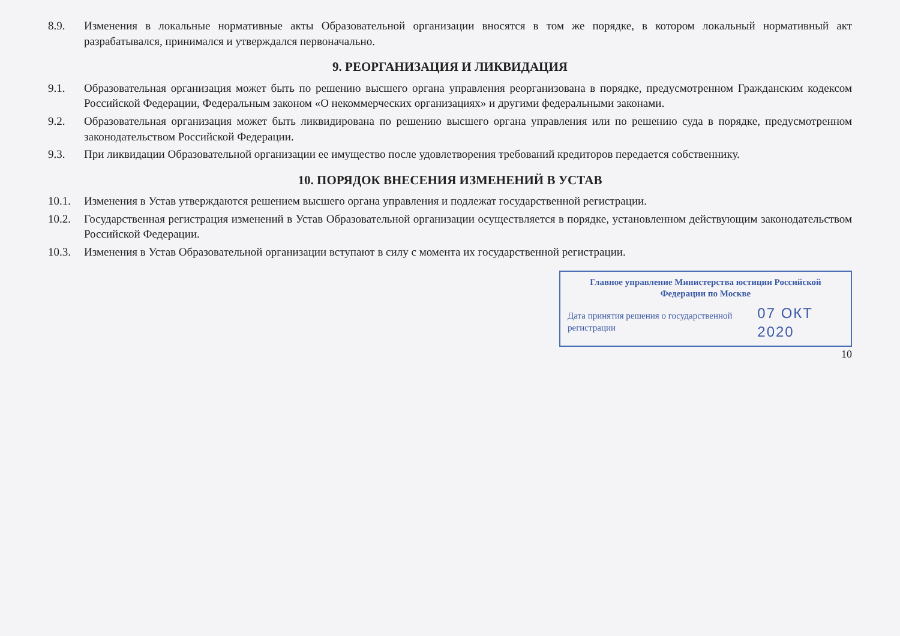8.9. Изменения в локальные нормативные акты Образовательной организации вносятся в том же порядке, в котором локальный нормативный акт разрабатывался, принимался и утверждался первоначально.
9. РЕОРГАНИЗАЦИЯ И ЛИКВИДАЦИЯ
9.1. Образовательная организация может быть по решению высшего органа управления реорганизована в порядке, предусмотренном Гражданским кодексом Российской Федерации, Федеральным законом «О некоммерческих организациях» и другими федеральными законами.
9.2. Образовательная организация может быть ликвидирована по решению высшего органа управления или по решению суда в порядке, предусмотренном законодательством Российской Федерации.
9.3. При ликвидации Образовательной организации ее имущество после удовлетворения требований кредиторов передается собственнику.
10. ПОРЯДОК ВНЕСЕНИЯ ИЗМЕНЕНИЙ В УСТАВ
10.1. Изменения в Устав утверждаются решением высшего органа управления и подлежат государственной регистрации.
10.2. Государственная регистрация изменений в Устав Образовательной организации осуществляется в порядке, установленном действующим законодательством Российской Федерации.
10.3. Изменения в Устав Образовательной организации вступают в силу с момента их государственной регистрации.
Главное управление Министерства юстиции Российской Федерации по Москве
Дата принятия решения о государственной регистрации 07 ОКТ 2020
10